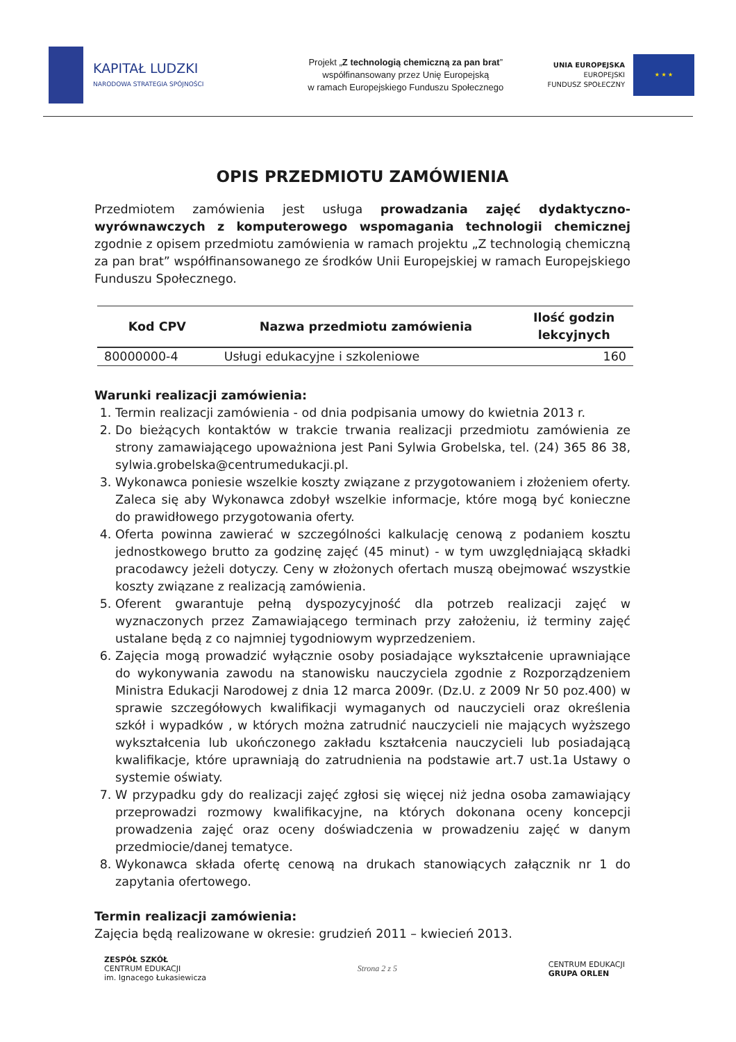KAPITAŁ LUDZKI
NARODOWA STRATEGIA SPÓJNOŚCI
Projekt „Z technologią chemiczną za pan brat”
współfinansowany przez Unię Europejską
w ramach Europejskiego Funduszu Społecznego
UNIA EUROPEJSKA
EUROPEJSKI
FUNDUSZ SPOŁECZNY
★ ★ ★
OPIS PRZEDMIOTU ZAMÓWIENIA
Przedmiotem zamówienia jest usługa prowadzania zajęć dydaktyczno-wyrównawczych z komputerowego wspomagania technologii chemicznej zgodnie z opisem przedmiotu zamówienia w ramach projektu „Z technologią chemiczną za pan brat” współfinansowanego ze środków Unii Europejskiej w ramach Europejskiego Funduszu Społecznego.
| Kod CPV | Nazwa przedmiotu zamówienia | Ilość godzin lekcyjnych |
| --- | --- | --- |
| 80000000-4 | Usługi edukacyjne i szkoleniowe | 160 |
Warunki realizacji zamówienia:
1. Termin realizacji zamówienia - od dnia podpisania umowy do kwietnia 2013 r.
2. Do bieżących kontaktów w trakcie trwania realizacji przedmiotu zamówienia ze strony zamawiającego upoważniona jest Pani Sylwia Grobelska, tel. (24) 365 86 38, sylwia.grobelska@centrumedukacji.pl.
3. Wykonawca poniesie wszelkie koszty związane z przygotowaniem i złożeniem oferty. Zaleca się aby Wykonawca zdobył wszelkie informacje, które mogą być konieczne do prawidłowego przygotowania oferty.
4. Oferta powinna zawierać w szczególności kalkulację cenową z podaniem kosztu jednostkowego brutto za godzinę zajęć (45 minut) - w tym uwzględniającą składki pracodawcy jeżeli dotyczy. Ceny w złożonych ofertach muszą obejmować wszystkie koszty związane z realizacją zamówienia.
5. Oferent gwarantuje pełną dyspozycyjność dla potrzeb realizacji zajęć w wyznaczonych przez Zamawiającego terminach przy założeniu, iż terminy zajęć ustalane będą z co najmniej tygodniowym wyprzedzeniem.
6. Zajęcia mogą prowadzić wyłącznie osoby posiadające wykształcenie uprawniające do wykonywania zawodu na stanowisku nauczyciela zgodnie z Rozporządzeniem Ministra Edukacji Narodowej z dnia 12 marca 2009r. (Dz.U. z 2009 Nr 50 poz.400) w sprawie szczegółowych kwalifikacji wymaganych od nauczycieli oraz określenia szkół i wypadków , w których można zatrudnić nauczycieli nie mających wyższego wykształcenia lub ukończonego zakładu kształcenia nauczycieli lub posiadającą kwalifikacje, które uprawniają do zatrudnienia na podstawie art.7 ust.1a Ustawy o systemie oświaty.
7. W przypadku gdy do realizacji zajęć zgłosi się więcej niż jedna osoba zamawiający przeprowadzi rozmowy kwalifikacyjne, na których dokonana oceny koncepcji prowadzenia zajęć oraz oceny doświadczenia w prowadzeniu zajęć w danym przedmiocie/danej tematyce.
8. Wykonawca składa ofertę cenową na drukach stanowiących załącznik nr 1 do zapytania ofertowego.
Termin realizacji zamówienia:
Zajęcia będą realizowane w okresie: grudzień 2011 – kwiecień 2013.
ZESPÓŁ SZKÓŁ
CENTRUM EDUKACJI
im. Ignacego Łukasiewicza
Strona 2 z 5
CENTRUM EDUKACJI
GRUPA ORLEN